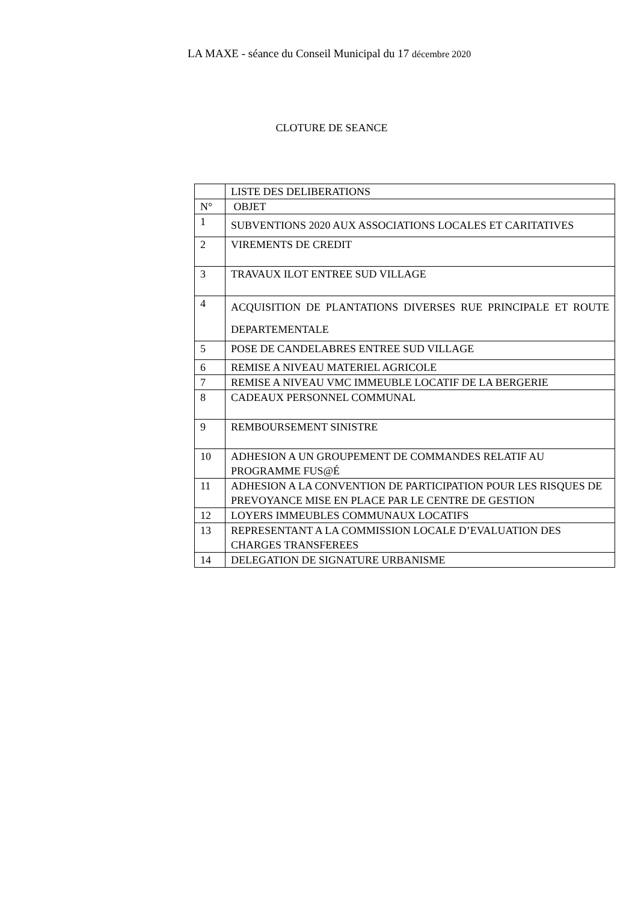LA MAXE - séance du Conseil Municipal du 17 décembre 2020
CLOTURE DE SEANCE
| | LISTE DES DELIBERATIONS |
| N° | OBJET |
| 1 | SUBVENTIONS 2020 AUX ASSOCIATIONS LOCALES ET CARITATIVES |
| 2 | VIREMENTS DE CREDIT |
| 3 | TRAVAUX ILOT ENTREE SUD VILLAGE |
| 4 | ACQUISITION DE PLANTATIONS DIVERSES RUE PRINCIPALE ET ROUTE DEPARTEMENTALE |
| 5 | POSE DE CANDELABRES ENTREE SUD VILLAGE |
| 6 | REMISE A NIVEAU MATERIEL AGRICOLE |
| 7 | REMISE A NIVEAU VMC IMMEUBLE LOCATIF DE LA BERGERIE |
| 8 | CADEAUX PERSONNEL COMMUNAL |
| 9 | REMBOURSEMENT SINISTRE |
| 10 | ADHESION A UN GROUPEMENT DE COMMANDES RELATIF AU PROGRAMME FUS@É |
| 11 | ADHESION A LA CONVENTION DE PARTICIPATION POUR LES RISQUES DE PREVOYANCE MISE EN PLACE PAR LE CENTRE DE GESTION |
| 12 | LOYERS IMMEUBLES COMMUNAUX LOCATIFS |
| 13 | REPRESENTANT A LA COMMISSION LOCALE D’EVALUATION DES CHARGES TRANSFEREES |
| 14 | DELEGATION DE SIGNATURE URBANISME |